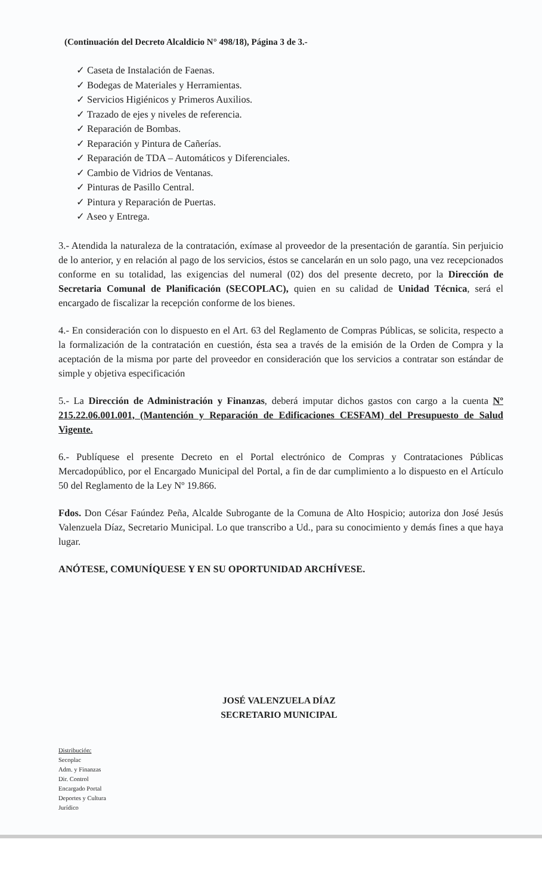(Continuación del Decreto Alcaldicio N° 498/18), Página 3 de 3.-
✓ Caseta de Instalación de Faenas.
✓ Bodegas de Materiales y Herramientas.
✓ Servicios Higiénicos y Primeros Auxilios.
✓ Trazado de ejes y niveles de referencia.
✓ Reparación de Bombas.
✓ Reparación y Pintura de Cañerías.
✓ Reparación de TDA – Automáticos y Diferenciales.
✓ Cambio de Vidrios de Ventanas.
✓ Pinturas de Pasillo Central.
✓ Pintura y Reparación de Puertas.
✓ Aseo y Entrega.
3.- Atendida la naturaleza de la contratación, exímase al proveedor de la presentación de garantía. Sin perjuicio de lo anterior, y en relación al pago de los servicios, éstos se cancelarán en un solo pago, una vez recepcionados conforme en su totalidad, las exigencias del numeral (02) dos del presente decreto, por la Dirección de Secretaria Comunal de Planificación (SECOPLAC), quien en su calidad de Unidad Técnica, será el encargado de fiscalizar la recepción conforme de los bienes.
4.- En consideración con lo dispuesto en el Art. 63 del Reglamento de Compras Públicas, se solicita, respecto a la formalización de la contratación en cuestión, ésta sea a través de la emisión de la Orden de Compra y la aceptación de la misma por parte del proveedor en consideración que los servicios a contratar son estándar de simple y objetiva especificación
5.- La Dirección de Administración y Finanzas, deberá imputar dichos gastos con cargo a la cuenta Nº 215.22.06.001.001, (Mantención y Reparación de Edificaciones CESFAM) del Presupuesto de Salud Vigente.
6.- Publíquese el presente Decreto en el Portal electrónico de Compras y Contrataciones Públicas Mercadopúblico, por el Encargado Municipal del Portal, a fin de dar cumplimiento a lo dispuesto en el Artículo 50 del Reglamento de la Ley Nº 19.866.
Fdos. Don César Faúndez Peña, Alcalde Subrogante de la Comuna de Alto Hospicio; autoriza don José Jesús Valenzuela Díaz, Secretario Municipal. Lo que transcribo a Ud., para su conocimiento y demás fines a que haya lugar.
ANÓTESE, COMUNÍQUESE Y EN SU OPORTUNIDAD ARCHÍVESE.
JOSÉ VALENZUELA DÍAZ
SECRETARIO MUNICIPAL
Distribución:
Secoplac
Adm. y Finanzas
Dir. Control
Encargado Portal
Deportes y Cultura
Jurídico